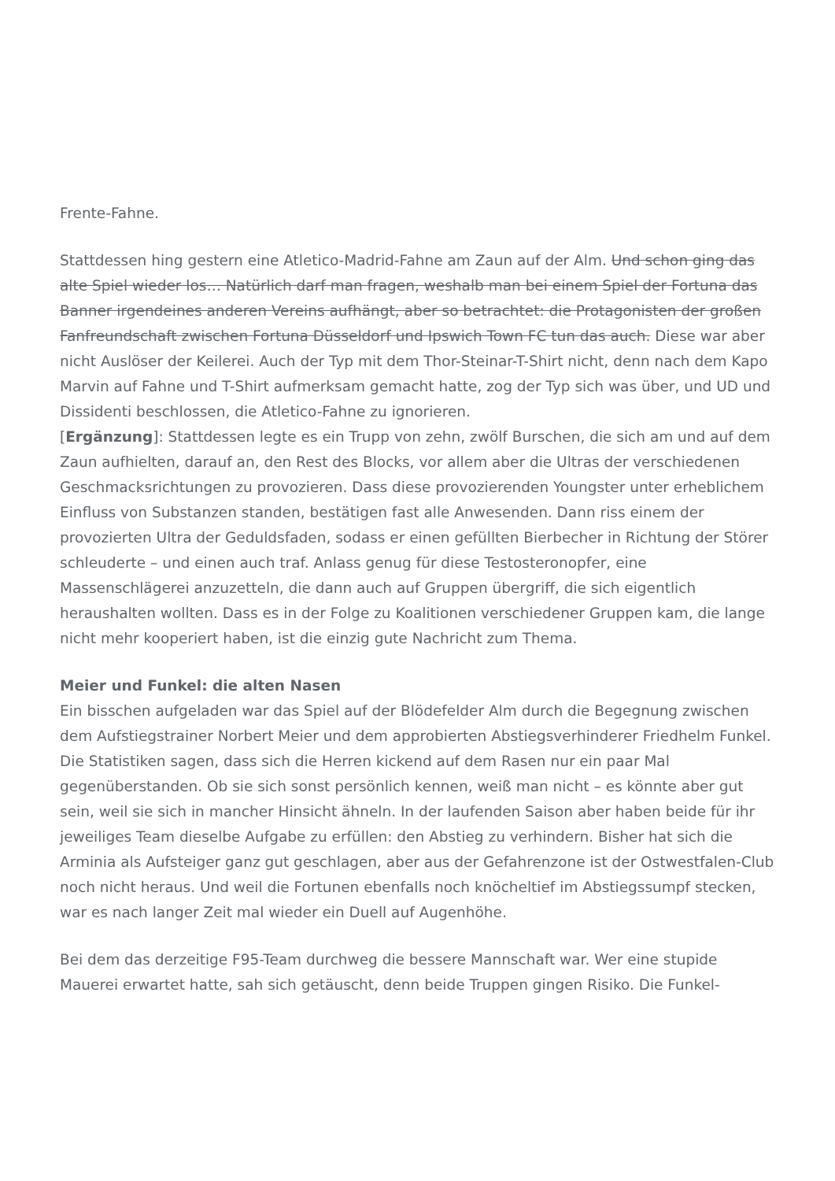Frente-Fahne.
Stattdessen hing gestern eine Atletico-Madrid-Fahne am Zaun auf der Alm. Und schon ging das alte Spiel wieder los… Natürlich darf man fragen, weshalb man bei einem Spiel der Fortuna das Banner irgendeines anderen Vereins aufhängt, aber so betrachtet: die Protagonisten der großen Fanfreundschaft zwischen Fortuna Düsseldorf und Ipswich Town FC tun das auch. Diese war aber nicht Auslöser der Keilerei. Auch der Typ mit dem Thor-Steinar-T-Shirt nicht, denn nach dem Kapo Marvin auf Fahne und T-Shirt aufmerksam gemacht hatte, zog der Typ sich was über, und UD und Dissidenti beschlossen, die Atletico-Fahne zu ignorieren.
[Ergänzung]: Stattdessen legte es ein Trupp von zehn, zwölf Burschen, die sich am und auf dem Zaun aufhielten, darauf an, den Rest des Blocks, vor allem aber die Ultras der verschiedenen Geschmacksrichtungen zu provozieren. Dass diese provozierenden Youngster unter erheblichem Einfluss von Substanzen standen, bestätigen fast alle Anwesenden. Dann riss einem der provozierten Ultra der Geduldsfaden, sodass er einen gefüllten Bierbecher in Richtung der Störer schleuderte – und einen auch traf. Anlass genug für diese Testosteronopfer, eine Massenschlägerei anzuzetteln, die dann auch auf Gruppen übergriff, die sich eigentlich heraushalten wollten. Dass es in der Folge zu Koalitionen verschiedener Gruppen kam, die lange nicht mehr kooperiert haben, ist die einzig gute Nachricht zum Thema.
Meier und Funkel: die alten Nasen
Ein bisschen aufgeladen war das Spiel auf der Blödefelder Alm durch die Begegnung zwischen dem Aufstiegstrainer Norbert Meier und dem approbierten Abstiegsverhinderer Friedhelm Funkel. Die Statistiken sagen, dass sich die Herren kickend auf dem Rasen nur ein paar Mal gegenüberstanden. Ob sie sich sonst persönlich kennen, weiß man nicht – es könnte aber gut sein, weil sie sich in mancher Hinsicht ähneln. In der laufenden Saison aber haben beide für ihr jeweiliges Team dieselbe Aufgabe zu erfüllen: den Abstieg zu verhindern. Bisher hat sich die Arminia als Aufsteiger ganz gut geschlagen, aber aus der Gefahrenzone ist der Ostwestfalen-Club noch nicht heraus. Und weil die Fortunen ebenfalls noch knöcheltief im Abstiegssumpf stecken, war es nach langer Zeit mal wieder ein Duell auf Augenhöhe.
Bei dem das derzeitige F95-Team durchweg die bessere Mannschaft war. Wer eine stupide Mauerei erwartet hatte, sah sich getäuscht, denn beide Truppen gingen Risiko. Die Funkel-